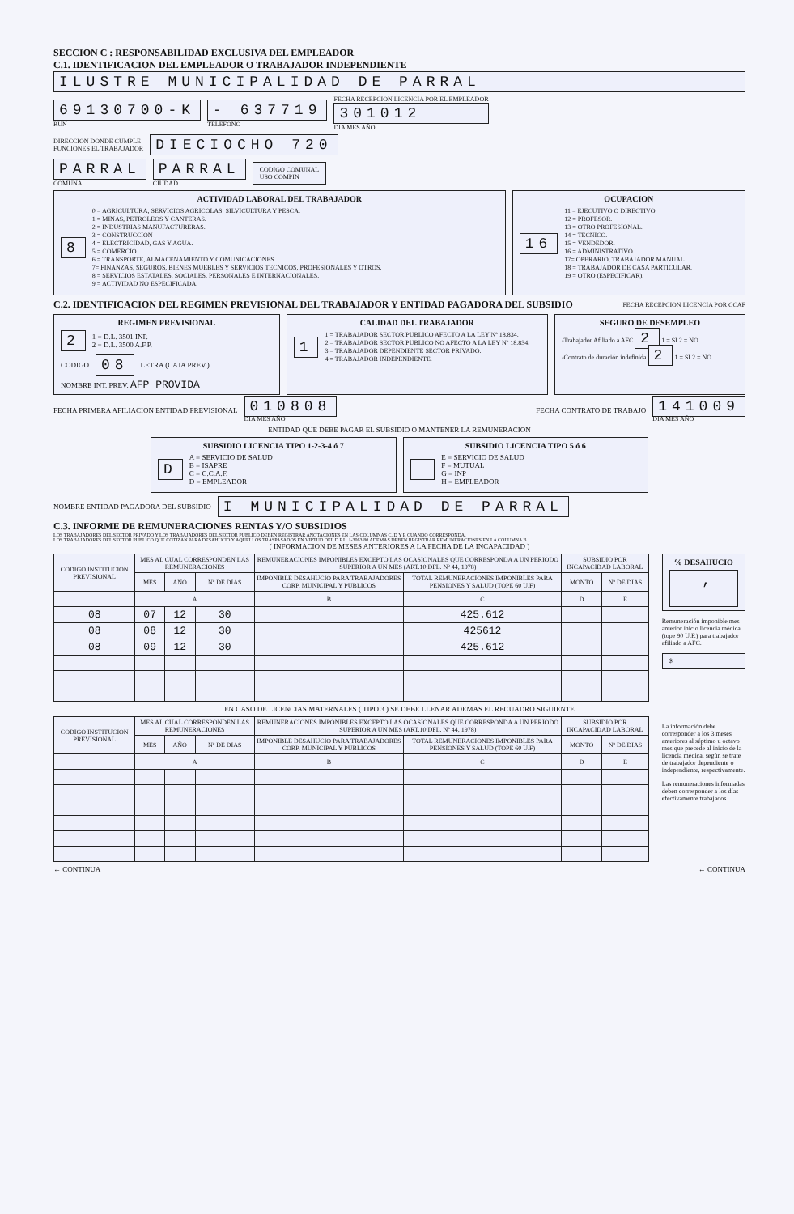SECCION C : RESPONSABILIDAD EXCLUSIVA DEL EMPLEADOR
C.1. IDENTIFICACION DEL EMPLEADOR O TRABAJADOR INDEPENDIENTE
ILUSTRE MUNICIPALIDAD DE PARRAL
69130700-K
RUN
- 637719
TELEFONO
FECHA RECEPCION LICENCIA POR EL EMPLEADOR
301012
DIA MES AÑO
DIRECCION DONDE CUMPLE
FUNCIONES EL TRABAJADOR
DIECIOCHO 720
PARRAL
COMUNA
PARRAL
CIUDAD
CODIGO COMUNAL
USO COMPIN
ACTIVIDAD LABORAL DEL TRABAJADOR
8
0 = AGRICULTURA, SERVICIOS AGRICOLAS, SILVICULTURA Y PESCA.
1 = MINAS, PETROLEOS Y CANTERAS.
2 = INDUSTRIAS MANUFACTURERAS.
3 = CONSTRUCCION
4 = ELECTRICIDAD, GAS Y AGUA.
5 = COMERCIO
6 = TRANSPORTE, ALMACENAMIENTO Y COMUNICACIONES.
7= FINANZAS, SEGUROS, BIENES MUEBLES Y SERVICIOS TECNICOS, PROFESIONALES Y OTROS.
8 = SERVICIOS ESTATALES, SOCIALES, PERSONALES E INTERNACIONALES.
9 = ACTIVIDAD NO ESPECIFICADA.
OCUPACION
16
11 = EJECUTIVO O DIRECTIVO.
12 = PROFESOR.
13 = OTRO PROFESIONAL.
14 = TECNICO.
15 = VENDEDOR.
16 = ADMINISTRATIVO.
17= OPERARIO, TRABAJADOR MANUAL.
18 = TRABAJADOR DE CASA PARTICULAR.
19 = OTRO (ESPECIFICAR).
C.2. IDENTIFICACION DEL REGIMEN PREVISIONAL DEL TRABAJADOR Y ENTIDAD PAGADORA DEL SUBSIDIO
FECHA RECEPCION LICENCIA POR CCAF
REGIMEN PREVISIONAL
2 1 = D.L. 3501 INP.
2 = D.L. 3500 A.F.P.
CODIGO 08 LETRA (CAJA PREV.)
NOMBRE INT. PREV. AFP PROVIDA
CALIDAD DEL TRABAJADOR
1
1 = TRABAJADOR SECTOR PUBLICO AFECTO A LA LEY Nº 18.834.
2 = TRABAJADOR SECTOR PUBLICO NO AFECTO A LA LEY Nº 18.834.
3 = TRABAJADOR DEPENDIENTE SECTOR PRIVADO.
4 = TRABAJADOR INDEPENDIENTE.
SEGURO DE DESEMPLEO
-Trabajador Afiliado a AFC 2 1 = SI 2 = NO
-Contrato de duración indefinida 2 1 = SI 2 = NO
FECHA PRIMERA AFILIACION ENTIDAD PREVISIONAL 010808
DIA MES AÑO FECHA CONTRATO DE TRABAJO 141009
DIA MES AÑO
ENTIDAD QUE DEBE PAGAR EL SUBSIDIO O MANTENER LA REMUNERACION
SUBSIDIO LICENCIA TIPO 1-2-3-4 ó 7
D A = SERVICIO DE SALUD
B = ISAPRE
C = C.C.A.F.
D = EMPLEADOR
SUBSIDIO LICENCIA TIPO 5 ó 6
E = SERVICIO DE SALUD
F = MUTUAL
G = INP
H = EMPLEADOR
NOMBRE ENTIDAD PAGADORA DEL SUBSIDIO I MUNICIPALIDAD DE PARRAL
C.3. INFORME DE REMUNERACIONES RENTAS Y/O SUBSIDIOS
LOS TRABAJADORES DEL SECTOR PRIVADO Y LOS TRABAJADORES DEL SECTOR PUBLICO DEBEN REGISTRAR ANOTACIONES EN LAS COLUMNAS C, D Y E CUANDO CORRESPONDA.
LOS TRABAJADORES DEL SECTOR PUBLICO QUE COTIZAN PARA DESAHUCIO Y AQUELLOS TRASPASADOS EN VIRTUD DEL D.F.L. 1-3063/80 ADEMAS DEBEN REGISTRAR REMUNERACIONES EN LA COLUMNA B.
( INFORMACION DE MESES ANTERIORES A LA FECHA DE LA INCAPACIDAD )
| CODIGO INSTITUCION PREVISIONAL | MES AL CUAL CORRESPONDEN LAS REMUNERACIONES | | | REMUNERACIONES IMPONIBLES EXCEPTO LAS OCASIONALES QUE CORRESPONDA A UN PERIODO SUPERIOR A UN MES (ART.10 DFL. Nº 44, 1978) | | SUBSIDIO POR INCAPACIDAD LABORAL | |
| --- | --- | --- | --- | --- | --- | --- | --- |
| | MES | AÑO | Nº DE DIAS | IMPONIBLE DESAHUCIO PARA TRABAJADORES CORP. MUNICIPAL Y PUBLICOS | TOTAL REMUNERACIONES IMPONIBLES PARA PENSIONES Y SALUD (TOPE 60 U.F) | MONTO | Nº DE DIAS |
| | A | | | B | C | D | E |
| 08 | 07 | 12 | 30 | | 425.612 | | |
| 08 | 08 | 12 | 30 | | 425612 | | |
| 08 | 09 | 12 | 30 | | 425.612 | | |
% DESAHUCIO
,
Remuneración imponible mes anterior inicio licencia médica (tope 90 U.F.) para trabajador afiliado a AFC.
$
EN CASO DE LICENCIAS MATERNALES ( TIPO 3 ) SE DEBE LLENAR ADEMAS EL RECUADRO SIGUIENTE
| CODIGO INSTITUCION PREVISIONAL | MES AL CUAL CORRESPONDEN LAS REMUNERACIONES | | | REMUNERACIONES IMPONIBLES EXCEPTO LAS OCASIONALES QUE CORRESPONDA A UN PERIODO SUPERIOR A UN MES (ART.10 DFL. Nº 44, 1978) | | SUBSIDIO POR INCAPACIDAD LABORAL | |
| --- | --- | --- | --- | --- | --- | --- | --- |
| | MES | AÑO | Nº DE DIAS | IMPONIBLE DESAHUCIO PARA TRABAJADORES CORP. MUNICIPAL Y PUBLICOS | TOTAL REMUNERACIONES IMPONIBLES PARA PENSIONES Y SALUD (TOPE 60 U.F) | MONTO | Nº DE DIAS |
| | A | | | B | C | D | E |
La información debe corresponder a los 3 meses anteriores al séptimo u octavo mes que precede al inicio de la licencia médica, según se trate de trabajador dependiente o independiente, respectivamente.
Las remuneraciones informadas deben corresponder a los días efectivamente trabajados.
← CONTINUA ← CONTINUA